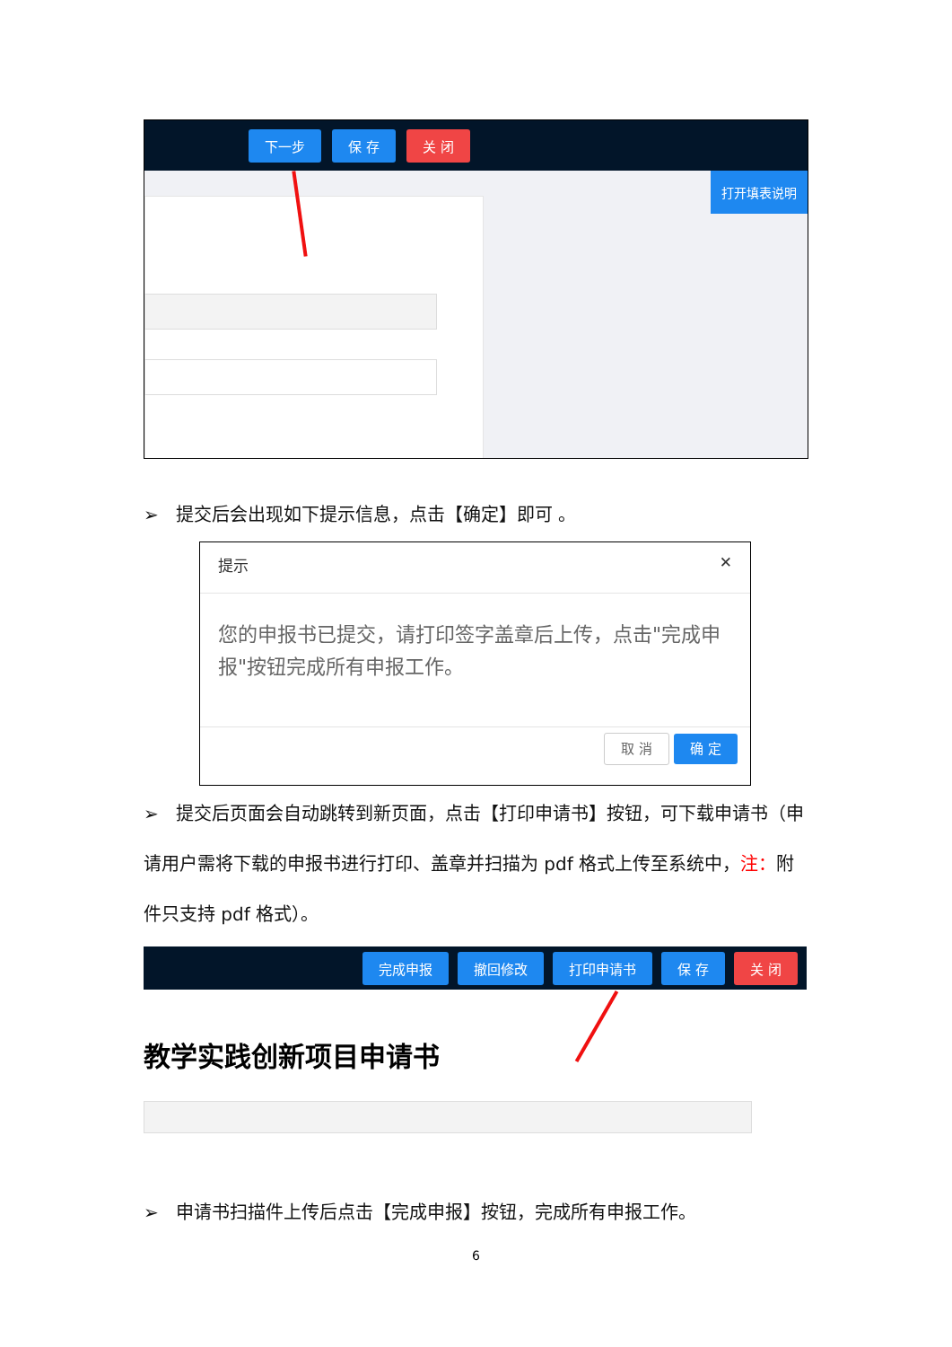下一步 保 存 关 闭
打开填表说明
➢ 提交后会出现如下提示信息，点击【确定】即可 。
提示 ✕
您的申报书已提交，请打印签字盖章后上传，点击"完成申报"按钮完成所有申报工作。
取 消 确 定
➢ 提交后页面会自动跳转到新页面，点击【打印申请书】按钮，可下载申请书（申请用户需将下载的申报书进行打印、盖章并扫描为 pdf 格式上传至系统中，注：附件只支持 pdf 格式）。
完成申报 撤回修改 打印申请书 保 存 关 闭
教学实践创新项目申请书
➢ 申请书扫描件上传后点击【完成申报】按钮，完成所有申报工作。
6